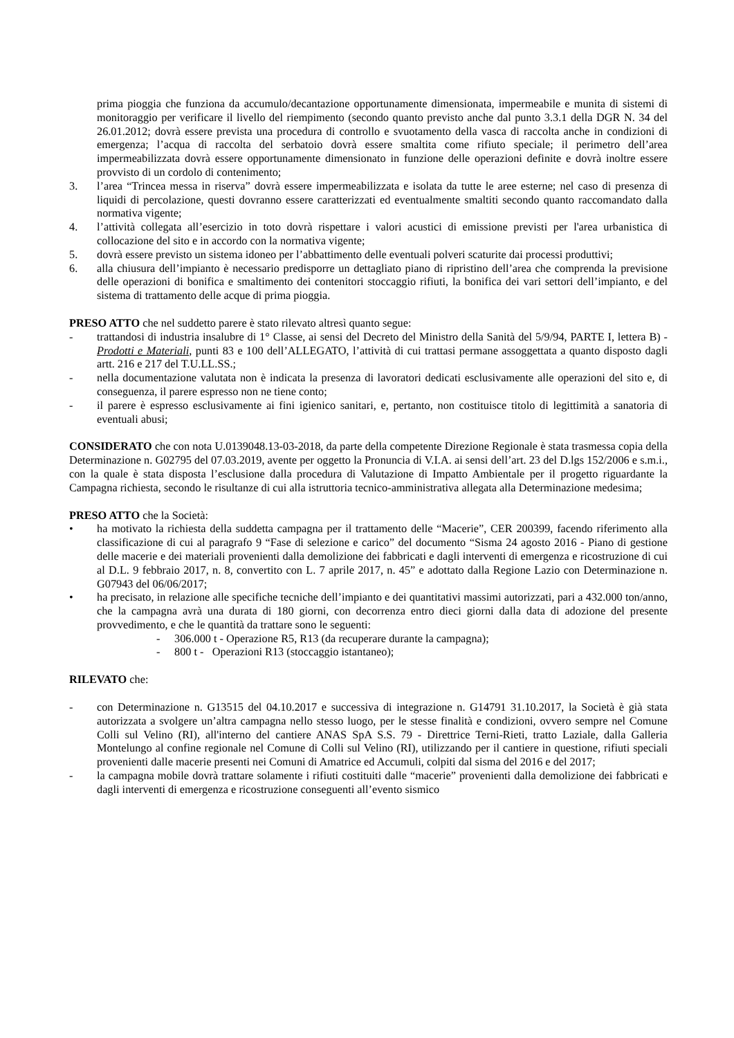prima pioggia che funziona da accumulo/decantazione opportunamente dimensionata, impermeabile e munita di sistemi di monitoraggio per verificare il livello del riempimento (secondo quanto previsto anche dal punto 3.3.1 della DGR N. 34 del 26.01.2012; dovrà essere prevista una procedura di controllo e svuotamento della vasca di raccolta anche in condizioni di emergenza; l’acqua di raccolta del serbatoio dovrà essere smaltita come rifiuto speciale; il perimetro dell’area impermeabilizzata dovrà essere opportunamente dimensionato in funzione delle operazioni definite e dovrà inoltre essere provvisto di un cordolo di contenimento;
3. l’area “Trincea messa in riserva” dovrà essere impermeabilizzata e isolata da tutte le aree esterne; nel caso di presenza di liquidi di percolazione, questi dovranno essere caratterizzati ed eventualmente smaltiti secondo quanto raccomandato dalla normativa vigente;
4. l’attività collegata all’esercizio in toto dovrà rispettare i valori acustici di emissione previsti per l'area urbanistica di collocazione del sito e in accordo con la normativa vigente;
5. dovrà essere previsto un sistema idoneo per l’abbattimento delle eventuali polveri scaturite dai processi produttivi;
6. alla chiusura dell’impianto è necessario predisporre un dettagliato piano di ripristino dell’area che comprenda la previsione delle operazioni di bonifica e smaltimento dei contenitori stoccaggio rifiuti, la bonifica dei vari settori dell’impianto, e del sistema di trattamento delle acque di prima pioggia.
PRESO ATTO che nel suddetto parere è stato rilevato altresì quanto segue:
- trattandosi di industria insalubre di 1° Classe, ai sensi del Decreto del Ministro della Sanità del 5/9/94, PARTE I, lettera B) - Prodotti e Materiali, punti 83 e 100 dell’ALLEGATO, l’attività di cui trattasi permane assoggettata a quanto disposto dagli artt. 216 e 217 del T.U.LL.SS.;
- nella documentazione valutata non è indicata la presenza di lavoratori dedicati esclusivamente alle operazioni del sito e, di conseguenza, il parere espresso non ne tiene conto;
- il parere è espresso esclusivamente ai fini igienico sanitari, e, pertanto, non costituisce titolo di legittimità a sanatoria di eventuali abusi;
CONSIDERATO che con nota U.0139048.13-03-2018, da parte della competente Direzione Regionale è stata trasmessa copia della Determinazione n. G02795 del 07.03.2019, avente per oggetto la Pronuncia di V.I.A. ai sensi dell’art. 23 del D.lgs 152/2006 e s.m.i., con la quale è stata disposta l’esclusione dalla procedura di Valutazione di Impatto Ambientale per il progetto riguardante la Campagna richiesta, secondo le risultanze di cui alla istruttoria tecnico-amministrativa allegata alla Determinazione medesima;
PRESO ATTO che la Società:
• ha motivato la richiesta della suddetta campagna per il trattamento delle “Macerie”, CER 200399, facendo riferimento alla classificazione di cui al paragrafo 9 “Fase di selezione e carico” del documento “Sisma 24 agosto 2016 - Piano di gestione delle macerie e dei materiali provenienti dalla demolizione dei fabbricati e dagli interventi di emergenza e ricostruzione di cui al D.L. 9 febbraio 2017, n. 8, convertito con L. 7 aprile 2017, n. 45” e adottato dalla Regione Lazio con Determinazione n. G07943 del 06/06/2017;
• ha precisato, in relazione alle specifiche tecniche dell’impianto e dei quantitativi massimi autorizzati, pari a 432.000 ton/anno, che la campagna avrà una durata di 180 giorni, con decorrenza entro dieci giorni dalla data di adozione del presente provvedimento, e che le quantità da trattare sono le seguenti:
- 306.000 t - Operazione R5, R13 (da recuperare durante la campagna);
- 800 t - Operazioni R13 (stoccaggio istantaneo);
RILEVATO che:
- con Determinazione n. G13515 del 04.10.2017 e successiva di integrazione n. G14791 31.10.2017, la Società è già stata autorizzata a svolgere un’altra campagna nello stesso luogo, per le stesse finalità e condizioni, ovvero sempre nel Comune Colli sul Velino (RI), all'interno del cantiere ANAS SpA S.S. 79 - Direttrice Terni-Rieti, tratto Laziale, dalla Galleria Montelungo al confine regionale nel Comune di Colli sul Velino (RI), utilizzando per il cantiere in questione, rifiuti speciali provenienti dalle macerie presenti nei Comuni di Amatrice ed Accumuli, colpiti dal sisma del 2016 e del 2017;
- la campagna mobile dovrà trattare solamente i rifiuti costituiti dalle “macerie” provenienti dalla demolizione dei fabbricati e dagli interventi di emergenza e ricostruzione conseguenti all’evento sismico